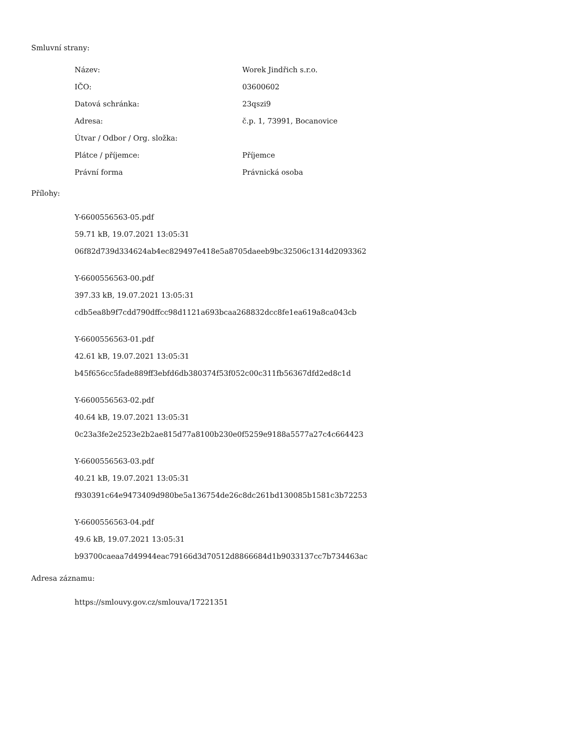Smluvní strany:
| Název: | Worek Jindřich s.r.o. |
| IČO: | 03600602 |
| Datová schránka: | 23qszi9 |
| Adresa: | č.p. 1, 73991, Bocanovice |
| Útvar / Odbor / Org. složka: | |
| Plátce / příjemce: | Příjemce |
| Právní forma | Právnická osoba |
Přílohy:
Y-6600556563-05.pdf
59.71 kB, 19.07.2021 13:05:31
06f82d739d334624ab4ec829497e418e5a8705daeeb9bc32506c1314d2093362
Y-6600556563-00.pdf
397.33 kB, 19.07.2021 13:05:31
cdb5ea8b9f7cdd790dffcc98d1121a693bcaa268832dcc8fe1ea619a8ca043cb
Y-6600556563-01.pdf
42.61 kB, 19.07.2021 13:05:31
b45f656cc5fade889ff3ebfd6db380374f53f052c00c311fb56367dfd2ed8c1d
Y-6600556563-02.pdf
40.64 kB, 19.07.2021 13:05:31
0c23a3fe2e2523e2b2ae815d77a8100b230e0f5259e9188a5577a27c4c664423
Y-6600556563-03.pdf
40.21 kB, 19.07.2021 13:05:31
f930391c64e9473409d980be5a136754de26c8dc261bd130085b1581c3b72253
Y-6600556563-04.pdf
49.6 kB, 19.07.2021 13:05:31
b93700caeaa7d49944eac79166d3d70512d8866684d1b9033137cc7b734463ac
Adresa záznamu:
https://smlouvy.gov.cz/smlouva/17221351